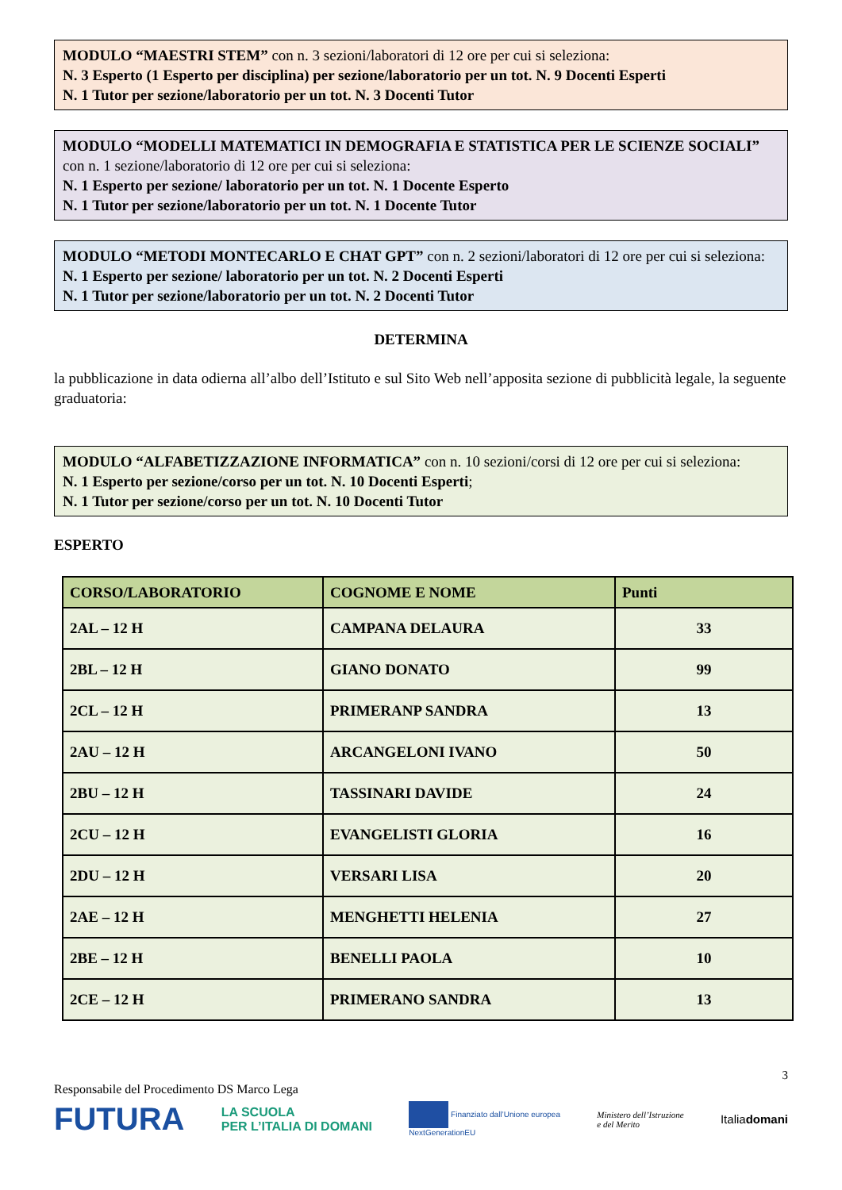MODULO “MAESTRI STEM” con n. 3 sezioni/laboratori di 12 ore per cui si seleziona:
N. 3 Esperto (1 Esperto per disciplina) per sezione/laboratorio per un tot. N. 9 Docenti Esperti
N. 1 Tutor per sezione/laboratorio per un tot. N. 3 Docenti Tutor
MODULO “MODELLI MATEMATICI IN DEMOGRAFIA E STATISTICA PER LE SCIENZE SOCIALI” con n. 1 sezione/laboratorio di 12 ore per cui si seleziona:
N. 1 Esperto per sezione/ laboratorio per un tot. N. 1 Docente Esperto
N. 1 Tutor per sezione/laboratorio per un tot. N. 1 Docente Tutor
MODULO “METODI MONTECARLO E CHAT GPT” con n. 2 sezioni/laboratori di 12 ore per cui si seleziona:
N. 1 Esperto per sezione/ laboratorio per un tot. N. 2 Docenti Esperti
N. 1 Tutor per sezione/laboratorio per un tot. N. 2 Docenti Tutor
DETERMINA
la pubblicazione in data odierna all’albo dell’Istituto e sul Sito Web nell’apposita sezione di pubblicità legale, la seguente graduatoria:
MODULO “ALFABETIZZAZIONE INFORMATICA” con n. 10 sezioni/corsi di 12 ore per cui si seleziona:
N. 1 Esperto per sezione/corso per un tot. N. 10 Docenti Esperti;
N. 1 Tutor per sezione/corso per un tot. N. 10 Docenti Tutor
ESPERTO
| CORSO/LABORATORIO | COGNOME E NOME | Punti |
| --- | --- | --- |
| 2AL – 12 H | CAMPANA DELAURA | 33 |
| 2BL – 12 H | GIANO DONATO | 99 |
| 2CL – 12 H | PRIMERANP SANDRA | 13 |
| 2AU – 12 H | ARCANGELONI IVANO | 50 |
| 2BU – 12 H | TASSINARI DAVIDE | 24 |
| 2CU – 12 H | EVANGELISTI GLORIA | 16 |
| 2DU – 12 H | VERSARI LISA | 20 |
| 2AE – 12 H | MENGHETTI HELENIA | 27 |
| 2BE – 12 H | BENELLI PAOLA | 10 |
| 2CE – 12 H | PRIMERANO SANDRA | 13 |
3
Responsabile del Procedimento DS Marco Lega
FUTURA LA SCUOLA
PER L’ITALIA DI DOMANI Finanziato dall’Unione europea
NextGenerationEU Ministero dell’Istruzione
e del Merito Italiadomani